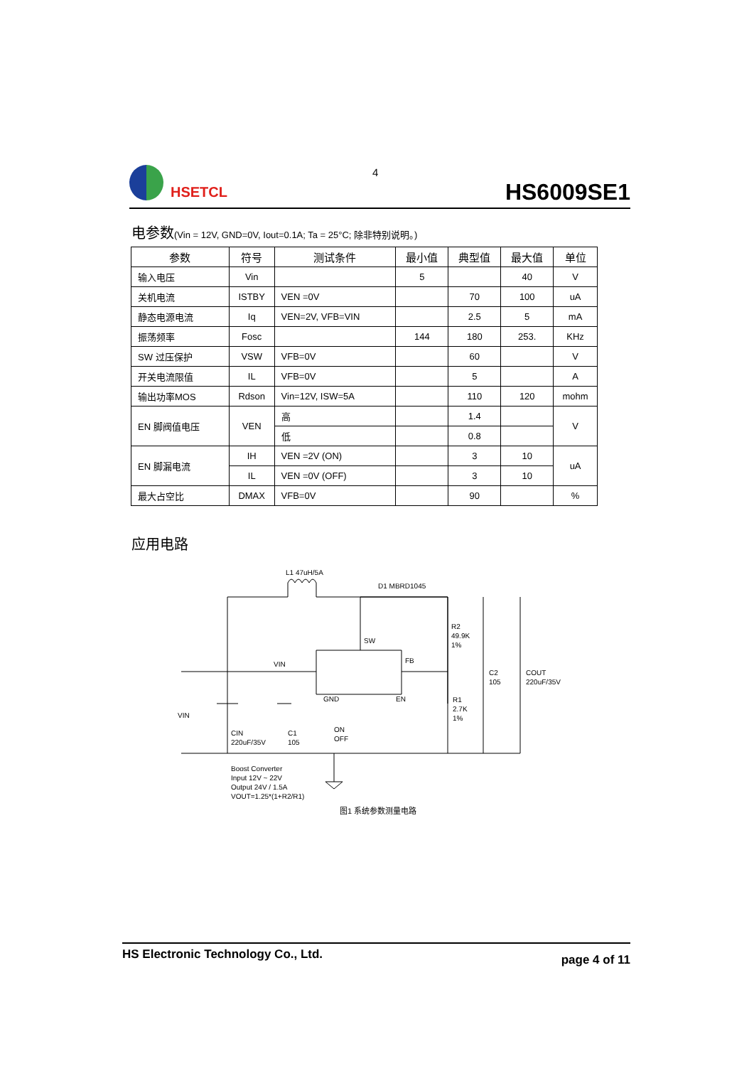HSETCL 4
HS6009SE1
电参数(Vin = 12V, GND=0V, Iout=0.1A; Ta = 25°C; 除非特别说明。)
| 参数 | 符号 | 测试条件 | 最小值 | 典型值 | 最大值 | 单位 |
| --- | --- | --- | --- | --- | --- | --- |
| 输入电压 | Vin | | 5 | | 40 | V |
| 关机电流 | ISTBY | VEN =0V | | 70 | 100 | uA |
| 静态电源电流 | Iq | VEN=2V, VFB=VIN | | 2.5 | 5 | mA |
| 振荡频率 | Fosc | | 144 | 180 | 253. | KHz |
| SW 过压保护 | VSW | VFB=0V | | 60 | | V |
| 开关电流限值 | IL | VFB=0V | | 5 | | A |
| 输出功率MOS | Rdson | Vin=12V, ISW=5A | | 110 | 120 | mohm |
| EN 脚阀值电压 | VEN | 高 | | 1.4 | | V |
| | | 低 | | 0.8 | | |
| EN 脚漏电流 | IH | VEN =2V (ON) | | 3 | 10 | uA |
| | IL | VEN =0V (OFF) | | 3 | 10 | |
| 最大占空比 | DMAX | VFB=0V | | 90 | | % |
应用电路
L1 47uH/5A
D1 MBRD1045
SW
VIN
FB
R2
49.9K
1%
R1
2.7K
1%
C2
105
COUT
220uF/35V
VIN
CIN
220uF/35V
C1
105
GND
EN
ON
OFF
Boost Converter
Input 12V ~ 22V
Output 24V / 1.5A
VOUT=1.25*(1+R2/R1)
图1 系统参数测量电路
HS Electronic Technology Co., Ltd. page 4 of 11